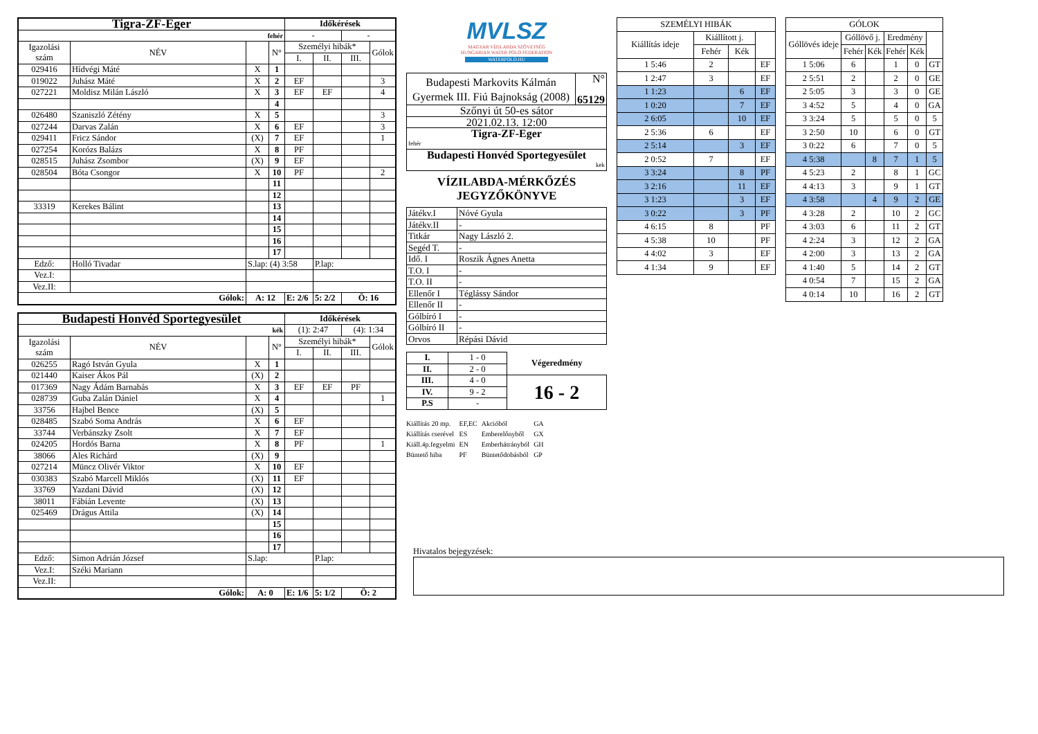| Tigra-ZF-Eger | | | | Időkérések | | | |
| fehér | | | | - | | - | |
| Igazolási szám | NÉV | | N° | Személyi hibák* | | | Gólok |
| | | | | I. | II. | III. | |
| 029416 | Hídvégi Máté | X | 1 | | | | |
| 019022 | Juhász Máté | X | 2 | EF | | | 3 |
| 027221 | Moldisz Milán László | X | 3 | EF | EF | | 4 |
| | | | 4 | | | | |
| 026480 | Szaniszló Zétény | X | 5 | | | | 3 |
| 027244 | Darvas Zalán | X | 6 | EF | | | 3 |
| 029411 | Fricz Sándor | (X) | 7 | EF | | | 1 |
| 027254 | Korózs Balázs | X | 8 | PF | | | |
| 028515 | Juhász Zsombor | (X) | 9 | EF | | | |
| 028504 | Bóta Csongor | X | 10 | PF | | | 2 |
| | | | 11 | | | | |
| | | | 12 | | | | |
| 33319 | Kerekes Bálint | | 13 | | | | |
| | | | 14 | | | | |
| | | | 15 | | | | |
| | | | 16 | | | | |
| | | | 17 | | | | |
| Edző: | Holló Tivadar | S.lap: (4) 3:58 | | | P.lap: | | |
| Vez.I: | | | | | | | |
| Vez.II: | | | | | | | |
| Gólok: | | A: 12 | | E: 2/6 | 5: 2/2 | Ö: 16 | |
| Budapesti Honvéd Sportegyesület | | | | Időkérések | | | |
| kék | | | | (1): 2:47 | | (4): 1:34 | |
| Igazolási szám | NÉV | | N° | Személyi hibák* | | | Gólok |
| | | | | I. | II. | III. | |
| 026255 | Ragó István Gyula | X | 1 | | | | |
| 021440 | Kaiser Ákos Pál | (X) | 2 | | | | |
| 017369 | Nagy Ádám Barnabás | X | 3 | EF | EF | PF | |
| 028739 | Guba Zalán Dániel | X | 4 | | | | 1 |
| 33756 | Hajbel Bence | (X) | 5 | | | | |
| 028485 | Szabó Soma András | X | 6 | EF | | | |
| 33744 | Verbánszky Zsolt | X | 7 | EF | | | |
| 024205 | Hordós Barna | X | 8 | PF | | | 1 |
| 38066 | Ales Richárd | (X) | 9 | | | | |
| 027214 | Müncz Olivér Viktor | X | 10 | EF | | | |
| 030383 | Szabó Marcell Miklós | (X) | 11 | EF | | | |
| 33769 | Yazdani Dávid | (X) | 12 | | | | |
| 38011 | Fábián Levente | (X) | 13 | | | | |
| 025469 | Drágus Attila | (X) | 14 | | | | |
| | | | 15 | | | | |
| | | | 16 | | | | |
| | | | 17 | | | | |
| Edző: | Simon Adrián József | S.lap: | | | P.lap: | | |
| Vez.I: | Széki Mariann | | | | | | |
| Vez.II: | | | | | | | |
| Gólok: | | A: 0 | | E: 1/6 | 5: 1/2 | Ö: 2 | |
MVLSZ
MAGYAR VÍZILABDA SZÖVETSÉG
HUNGARIAN WATER POLO FEDERATION
WATERPOLO.HU
| Budapesti Markovits Kálmán Gyermek III. Fiú Bajnokság (2008) | N° 65129 |
| Szőnyi út 50-es sátor | |
| 2021.02.13. 12:00 | |
| Tigra-ZF-Eger fehér | |
| Budapesti Honvéd Sportegyesület kek | |
VÍZILABDA-MÉRKŐZÉS
JEGYZŐKÖNYVE
| Játékv.I | Nóvé Gyula |
| Játékv.II | - |
| Titkár | Nagy László 2. |
| Segéd T. | - |
| Idő. I | Roszik Ágnes Anetta |
| T.O. I | - |
| T.O. II | - |
| Ellenőr I | Téglássy Sándor |
| Ellenőr II | - |
| Gólbíró I | - |
| Gólbíró II | - |
| Orvos | Répási Dávid |
| I. | 1 - 0 | Végeredmény |
| II. | 2 - 0 | |
| III. | 4 - 0 | 16 - 2 |
| IV. | 9 - 2 | |
| P.S | - | |
| Kiállítás 20 mp. | EF,EC | Akcióból | GA |
| Kiállítás cserével | ES | Emberelőnyből | GX |
| Kiáll.4p.fegyelmi | EN | Emberhátrányból | GH |
| Büntető hiba | PF | Büntetődobásból | GP |
| SZEMÉLYI HIBÁK | | | |
| Kiállítás ideje | Kiállított j. | | |
| | Fehér | Kék | |
| 1 5:46 | 2 | | EF |
| 1 2:47 | 3 | | EF |
| 1 1:23 | | 6 | EF |
| 1 0:20 | | 7 | EF |
| 2 6:05 | | 10 | EF |
| 2 5:36 | 6 | | EF |
| 2 5:14 | | 3 | EF |
| 2 0:52 | 7 | | EF |
| 3 3:24 | | 8 | PF |
| 3 2:16 | | 11 | EF |
| 3 1:23 | | 3 | EF |
| 3 0:22 | | 3 | PF |
| 4 6:15 | 8 | | PF |
| 4 5:38 | 10 | | PF |
| 4 4:02 | 3 | | EF |
| 4 1:34 | 9 | | EF |
| GÓLOK | | | | | |
| Góllövés ideje | Góllövő j. | | Eredmény | | |
| | Fehér | Kék | Fehér | Kék | |
| 1 5:06 | 6 | | 1 | 0 | GT |
| 2 5:51 | 2 | | 2 | 0 | GE |
| 2 5:05 | 3 | | 3 | 0 | GE |
| 3 4:52 | 5 | | 4 | 0 | GA |
| 3 3:24 | 5 | | 5 | 0 | 5 |
| 3 2:50 | 10 | | 6 | 0 | GT |
| 3 0:22 | 6 | | 7 | 0 | 5 |
| 4 5:38 | | 8 | 7 | 1 | 5 |
| 4 5:23 | 2 | | 8 | 1 | GC |
| 4 4:13 | 3 | | 9 | 1 | GT |
| 4 3:58 | | 4 | 9 | 2 | GE |
| 4 3:28 | 2 | | 10 | 2 | GC |
| 4 3:03 | 6 | | 11 | 2 | GT |
| 4 2:24 | 3 | | 12 | 2 | GA |
| 4 2:00 | 3 | | 13 | 2 | GA |
| 4 1:40 | 5 | | 14 | 2 | GT |
| 4 0:54 | 7 | | 15 | 2 | GA |
| 4 0:14 | 10 | | 16 | 2 | GT |
Hivatalos bejegyzések: